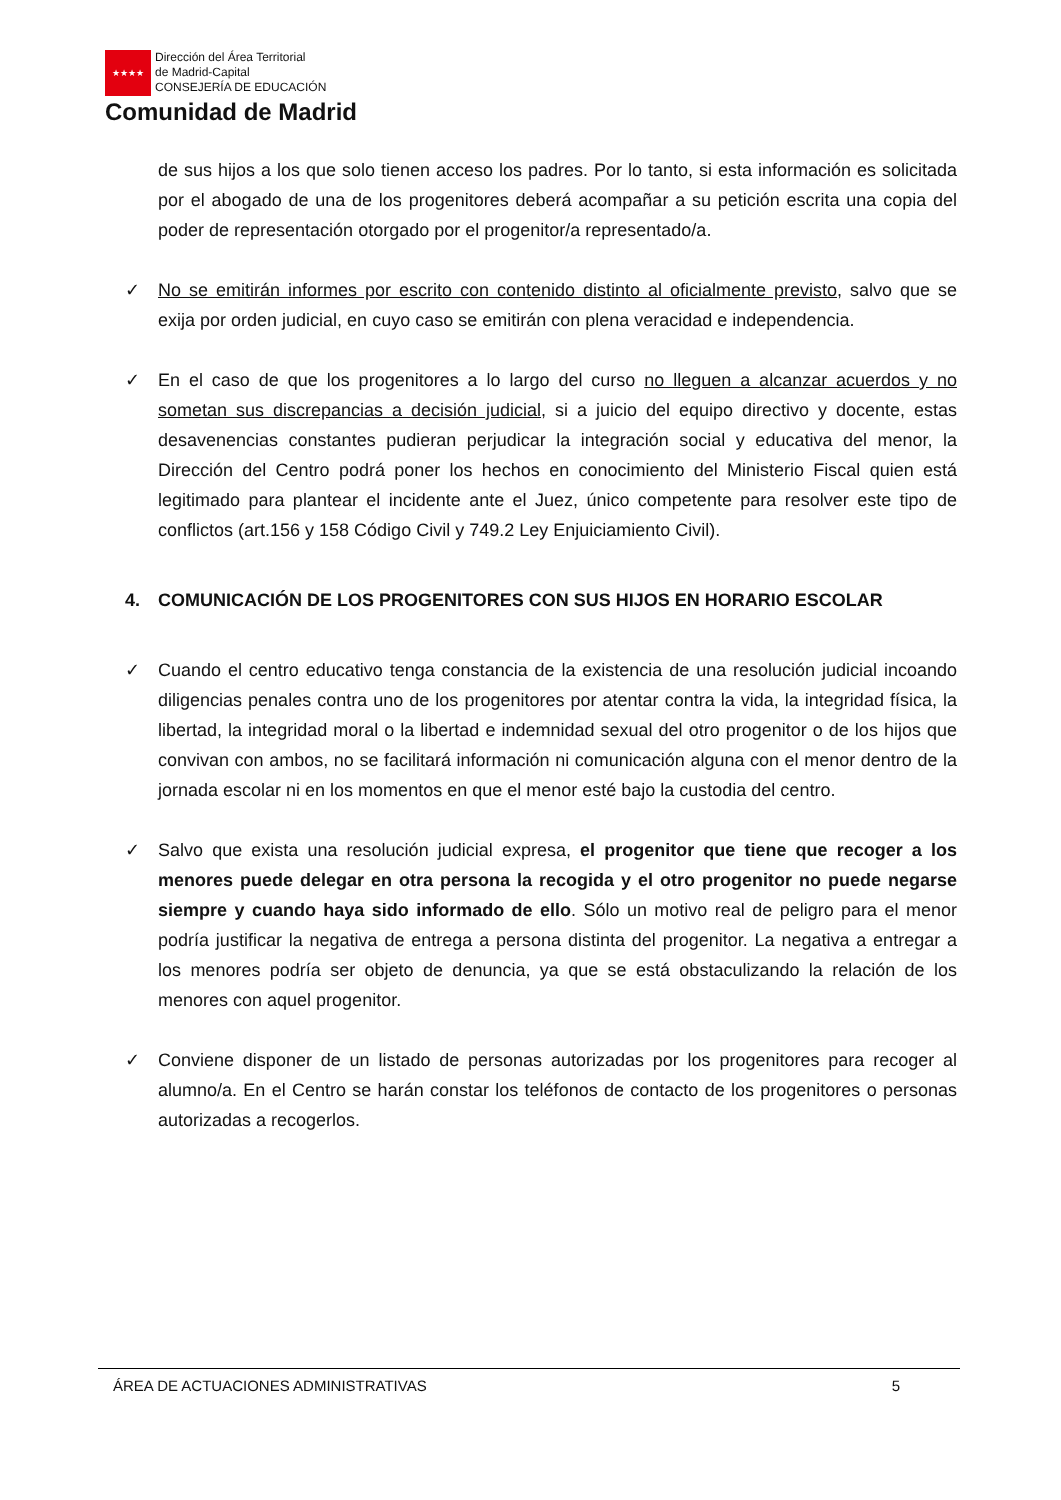★★★★
Dirección del Área Territorial
de Madrid-Capital
CONSEJERÍA DE EDUCACIÓN
Comunidad de Madrid
de sus hijos a los que solo tienen acceso los padres. Por lo tanto, si esta información es solicitada por el abogado de una de los progenitores deberá acompañar a su petición escrita una copia del poder de representación otorgado por el progenitor/a representado/a.
✓ No se emitirán informes por escrito con contenido distinto al oficialmente previsto, salvo que se exija por orden judicial, en cuyo caso se emitirán con plena veracidad e independencia.
✓ En el caso de que los progenitores a lo largo del curso no lleguen a alcanzar acuerdos y no sometan sus discrepancias a decisión judicial, si a juicio del equipo directivo y docente, estas desavenencias constantes pudieran perjudicar la integración social y educativa del menor, la Dirección del Centro podrá poner los hechos en conocimiento del Ministerio Fiscal quien está legitimado para plantear el incidente ante el Juez, único competente para resolver este tipo de conflictos (art.156 y 158 Código Civil y 749.2 Ley Enjuiciamiento Civil).
4. COMUNICACIÓN DE LOS PROGENITORES CON SUS HIJOS EN HORARIO ESCOLAR
✓ Cuando el centro educativo tenga constancia de la existencia de una resolución judicial incoando diligencias penales contra uno de los progenitores por atentar contra la vida, la integridad física, la libertad, la integridad moral o la libertad e indemnidad sexual del otro progenitor o de los hijos que convivan con ambos, no se facilitará información ni comunicación alguna con el menor dentro de la jornada escolar ni en los momentos en que el menor esté bajo la custodia del centro.
✓ Salvo que exista una resolución judicial expresa, el progenitor que tiene que recoger a los menores puede delegar en otra persona la recogida y el otro progenitor no puede negarse siempre y cuando haya sido informado de ello. Sólo un motivo real de peligro para el menor podría justificar la negativa de entrega a persona distinta del progenitor. La negativa a entregar a los menores podría ser objeto de denuncia, ya que se está obstaculizando la relación de los menores con aquel progenitor.
✓ Conviene disponer de un listado de personas autorizadas por los progenitores para recoger al alumno/a. En el Centro se harán constar los teléfonos de contacto de los progenitores o personas autorizadas a recogerlos.
ÁREA DE ACTUACIONES ADMINISTRATIVAS 5